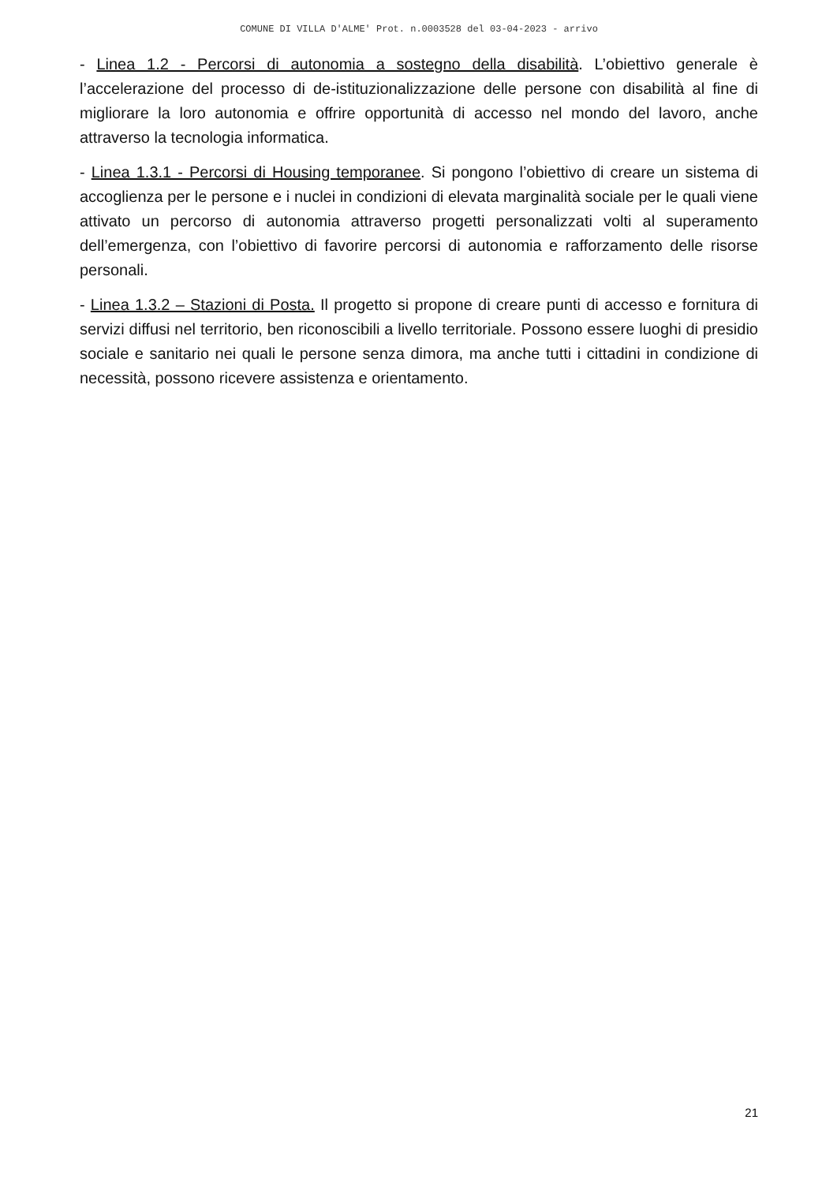COMUNE DI VILLA D'ALME' Prot. n.0003528 del 03-04-2023 - arrivo
- Linea 1.2 - Percorsi di autonomia a sostegno della disabilità. L’obiettivo generale è l’accelerazione del processo di de-istituzionalizzazione delle persone con disabilità al fine di migliorare la loro autonomia e offrire opportunità di accesso nel mondo del lavoro, anche attraverso la tecnologia informatica.
- Linea 1.3.1 - Percorsi di Housing temporanee. Si pongono l’obiettivo di creare un sistema di accoglienza per le persone e i nuclei in condizioni di elevata marginalità sociale per le quali viene attivato un percorso di autonomia attraverso progetti personalizzati volti al superamento dell’emergenza, con l’obiettivo di favorire percorsi di autonomia e rafforzamento delle risorse personali.
- Linea 1.3.2 – Stazioni di Posta. Il progetto si propone di creare punti di accesso e fornitura di servizi diffusi nel territorio, ben riconoscibili a livello territoriale. Possono essere luoghi di presidio sociale e sanitario nei quali le persone senza dimora, ma anche tutti i cittadini in condizione di necessità, possono ricevere assistenza e orientamento.
21